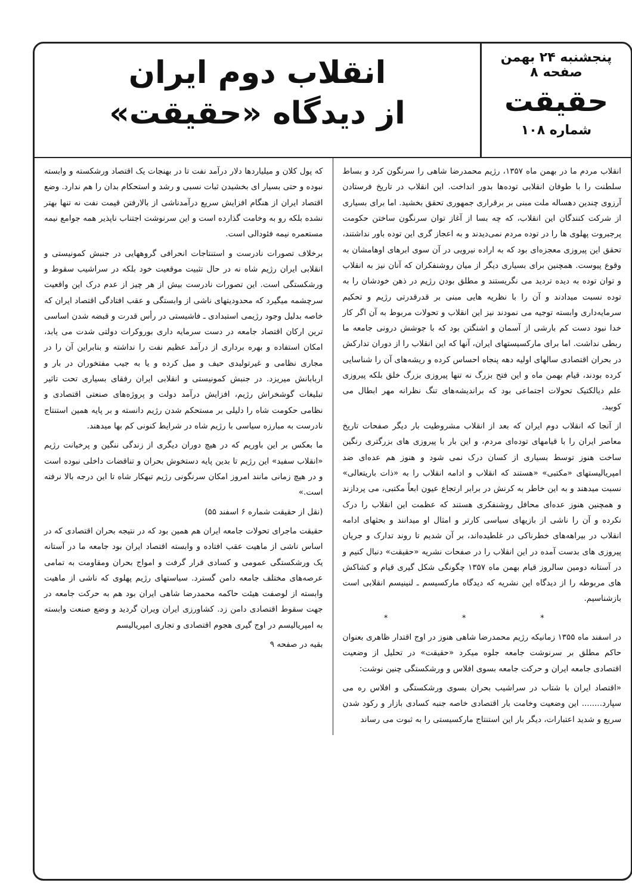پنجشنبه ۲۴ بهمن صفحه ۸
حقیقت
شماره ۱۰۸
انقلاب دوم ایران
از دیدگاه «حقیقت»
انقلاب مردم ما در بهمن ماه ۱۳۵۷، رژیم محمدرضا شاهی را سرنگون کرد و بساط سلطنت را با طوفان انقلابی توده‌ها بدور انداخت. این انقلاب در تاریخ فرستادن آرزوی چندین دهساله ملت مبنی بر برقراری جمهوری تحقق بخشید. اما برای بسیاری از شرکت کنندگان این انقلاب، که چه بسا از آغاز توان سرنگون ساختن حکومت پرجبروت پهلوی ها را در توده مردم نمی‌دیدند و به اعجاز گری این توده باور نداشتند، تحقق این پیروزی معجزه‌ای بود که به اراده نیرویی در آن سوی ابرهای اوهامشان به وقوع پیوست. همچنین برای بسیاری دیگر از میان روشنفکران که آنان نیز به انقلاب و توان توده به دیده تردید می نگریستند و مطلق بودن رژیم در ذهن خودشان را به توده نسبت میدادند و آن را با نظریه هایی مبنی بر قدرقدرتی رژیم و تحکیم سرمایه‌داری وابسته توجیه می نمودند نیز این انقلاب و تحولات مربوط به آن اگر کار خدا نبود دست کم بارشی از آسمان و اشنگتن بود که با جوشش درونی جامعه ما ربطی نداشت. اما برای مارکسیستهای ایران، آنها که این انقلاب را از دوران تدارکش در بحران اقتصادی سالهای اولیه دهه پنجاه احساس کرده و ریشه‌های آن را شناسایی کرده بودند، قیام بهمن ماه و این فتح بزرگ نه تنها پیروزی بزرگ خلق بلکه پیروزی علم دیالکتیک تحولات اجتماعی بود که براندیشه‌های تنگ نظرانه مهر ابطال می کوبید.
از آنجا که انقلاب دوم ایران که بعد از انقلاب مشروطیت بار دیگر صفحات تاریخ معاصر ایران را با قیامهای توده‌ای مردم، و این بار با پیروزی های بزرگتری رنگین ساخت هنوز توسط بسیاری از کسان درک نمی شود و هنوز هم عده‌ای ضد امپریالیستهای «مکتبی» «هستند که انقلاب و ادامه انقلاب را به «ذات باریتعالی» نسبت میدهند و به این خاطر به کرنش در برابر ارتجاع عیون ابعاً مکتبی، می پردازند و همچنین هنوز عده‌ای محافل روشنفکری هستند که عظمت این انقلاب را درک نکرده و آن را ناشی از بازیهای سیاسی کارتر و امثال او میدانند و بحثهای ادامه انقلاب در بیراهه‌های خطرناکی در غلطیده‌اند، بر آن شدیم تا روند تدارک و جریان پیروزی های بدست آمده در این انقلاب را در صفحات نشریه «حقیقت» دنبال کنیم و در آستانه دومین سالروز قیام بهمن ماه ۱۳۵۷ چگونگی شکل گیری قیام و کشاکش های مربوطه را از دیدگاه این نشریه که دیدگاه مارکسیسم ـ لنینیسم انقلابی است بازشناسیم.
* * *
در اسفند ماه ۱۳۵۵ زمانیکه رژیم محمدرضا شاهی هنوز در اوج اقتدار ظاهری بعنوان حاکم مطلق بر سرنوشت جامعه جلوه میکرد «حقیقت» در تحلیل از وضعیت اقتصادی جامعه ایران و حرکت جامعه بسوی افلاس و ورشکستگی چنین نوشت:
«اقتصاد ایران با شتاب در سراشیب بحران بسوی ورشکستگی و افلاس ره می سپارد........ این وضعیت وخامت بار اقتصادی خاصه جنبه کسادی بازار و رکود شدن سریع و شدید اعتبارات، دیگر بار این استنتاج مارکسیستی را به ثبوت می رساند
که پول کلان و میلیاردها دلار درآمد نفت تا در بهنجات یک اقتصاد ورشکسته و وابسته نبوده و حتی بسیار ای بخشیدن ثبات نسبی و رشد و استحکام بدان را هم ندارد. وضع اقتصاد ایران از هنگام افزایش سریع درآمدناشی از بالارفتن قیمت نفت نه تنها بهتر نشده بلکه رو به وخامت گذارده است و این سرنوشت اجتناب ناپذیر همه جوامع نیمه مستعمره نیمه فئودالی است.
برخلاف تصورات نادرست و استنتاجات انحرافی گروههایی در جنبش کمونیستی و انقلابی ایران رژیم شاه نه در حال تثبیت موقعیت خود بلکه در سراشیب سقوط و ورشکستگی است. این تصورات نادرست بیش از هر چیز از عدم درک این واقعیت سرچشمه میگیرد که محدودیتهای ناشی از وابستگی و عقب افتادگی اقتصاد ایران که خاصه بدلیل وجود رژیمی استبدادی ـ فاشیستی در رأس قدرت و قبضه شدن اساسی ترین ارکان اقتصاد جامعه در دست سرمایه داری بوروکرات دولتی شدت می یابد، امکان استفاده و بهره برداری از درآمد عظیم نفت را نداشته و بنابراین آن را در مجاری نظامی و غیرتولیدی حیف و میل کرده و یا به جیب مفتخوران در بار و اربابانش میریزد. در جنبش کمونیستی و انقلابی ایران رفقای بسیاری تحت تاثیر تبلیغات گوشخراش رژیم، افزایش درآمد دولت و پروژه‌های صنعتی اقتصادی و نظامی حکومت شاه را دلیلی بر مستحکم شدن رژیم دانسته و بر پایه همین استنتاج نادرست به مبارزه سیاسی با رژیم شاه در شرایط کنونی کم بها میدهند.
ما بعکس بر این باوریم که در هیچ دوران دیگری از زندگی ننگین و پرخیانت رژیم «انقلاب سفید» این رژیم تا بدین پایه دستخوش بحران و تناقضات داخلی نبوده است و در هیچ زمانی مانند امروز امکان سرنگونی رژیم تبهکار شاه تا این درجه بالا نرفته است.»
(نقل از حقیقت شماره ۶ اسفند ۵۵)
حقیقت ماجرای تحولات جامعه ایران هم همین بود که در نتیجه بحران اقتصادی که در اساس ناشی از ماهیت عقب افتاده و وابسته اقتصاد ایران بود جامعه ما در آستانه یک ورشکستگی عمومی و کسادی قرار گرفت و امواج بحران ومقاومت به تمامی عرصه‌های مختلف جامعه دامن گسترد. سیاستهای رژیم پهلوی که ناشی از ماهیت وابسته از لوصفت هیئت حاکمه محمدرضا شاهی ایران بود هم به حرکت جامعه در جهت سقوط اقتصادی دامن زد. کشاورزی ایران ویران گردید و وضع صنعت وابسته به امپریالیسم در اوج گیری هجوم اقتصادی و تجاری امپریالیسم
بقیه در صفحه ۹